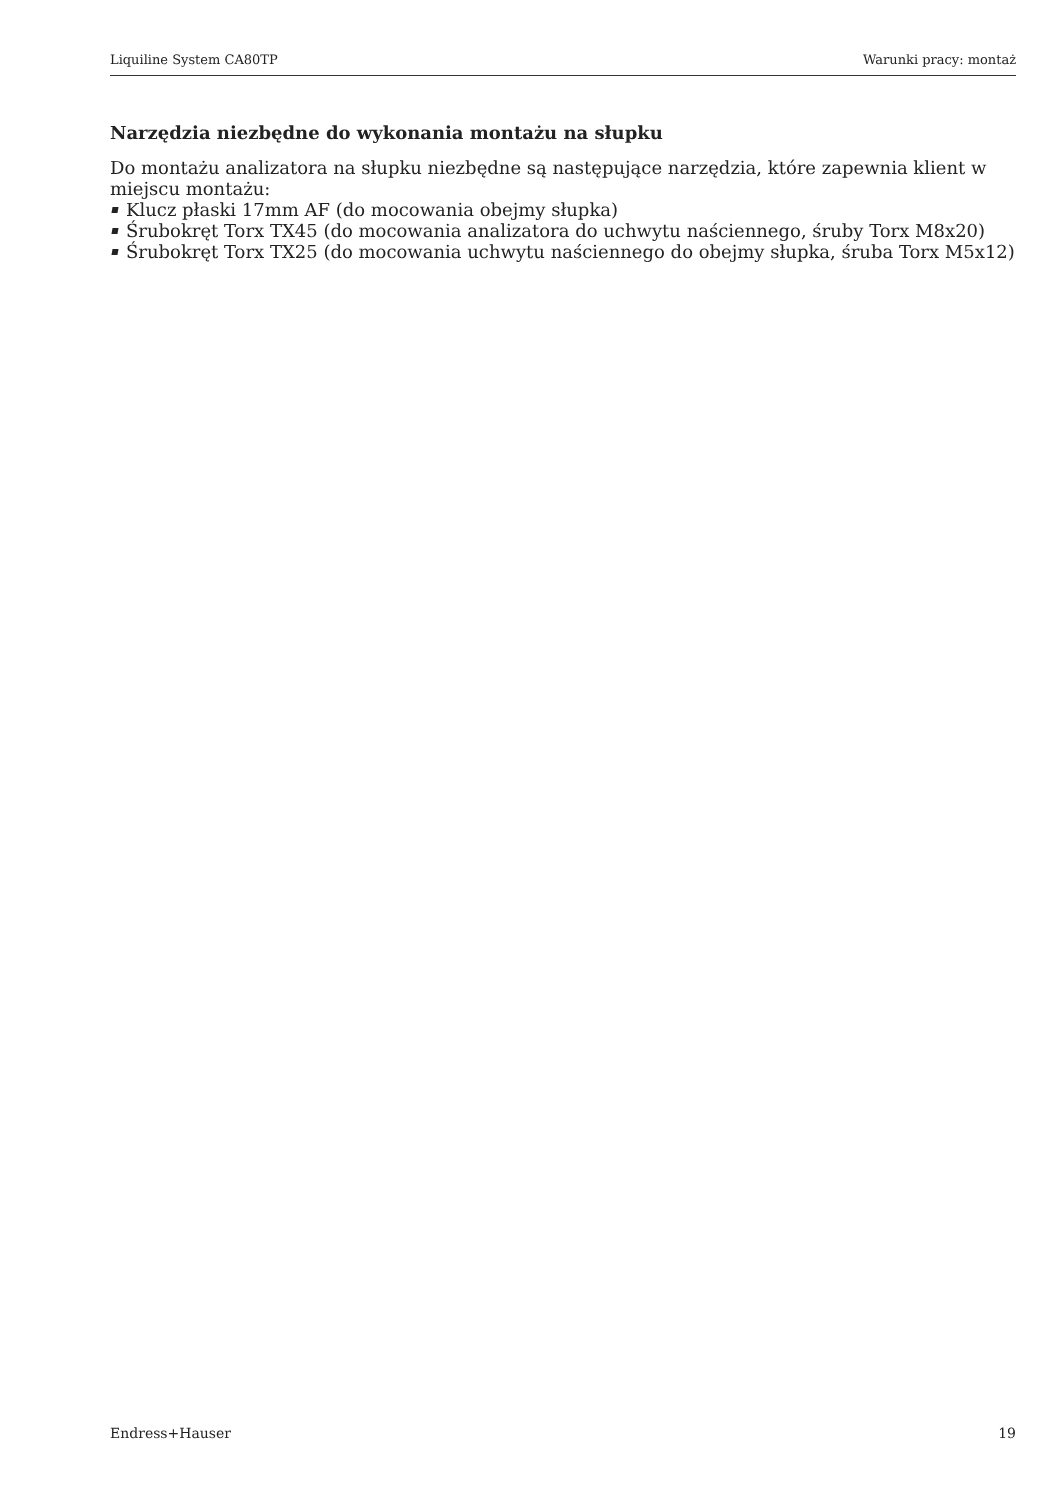Liquiline System CA80TP Warunki pracy: montaż
Narzędzia niezbędne do wykonania montażu na słupku
Do montażu analizatora na słupku niezbędne są następujące narzędzia, które zapewnia klient w miejscu montażu:
Klucz płaski 17mm AF (do mocowania obejmy słupka)
Śrubokręt Torx TX45 (do mocowania analizatora do uchwytu naściennego, śruby Torx M8x20)
Śrubokręt Torx TX25 (do mocowania uchwytu naściennego do obejmy słupka, śruba Torx M5x12)
Endress+Hauser 19